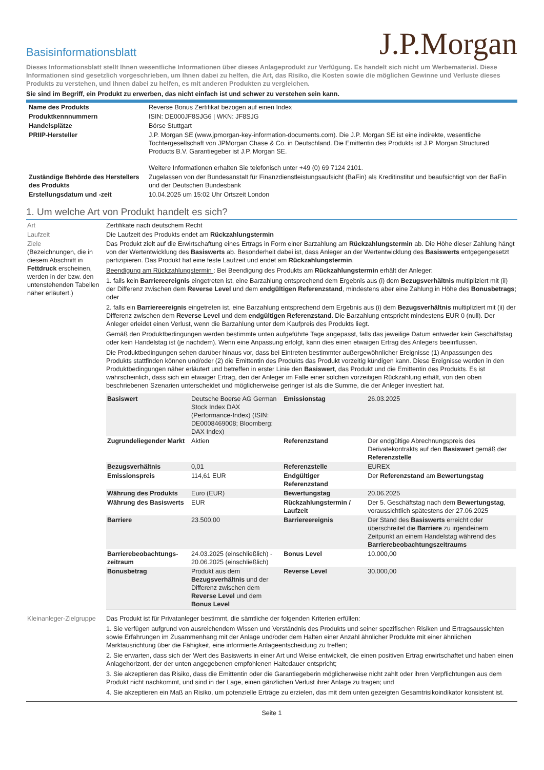Basisinformationsblatt
J.P.Morgan
Dieses Informationsblatt stellt Ihnen wesentliche Informationen über dieses Anlageprodukt zur Verfügung. Es handelt sich nicht um Werbematerial. Diese Informationen sind gesetzlich vorgeschrieben, um Ihnen dabei zu helfen, die Art, das Risiko, die Kosten sowie die möglichen Gewinne und Verluste dieses Produkts zu verstehen, und Ihnen dabei zu helfen, es mit anderen Produkten zu vergleichen.
Sie sind im Begriff, ein Produkt zu erwerben, das nicht einfach ist und schwer zu verstehen sein kann.
| Name des Produkts | Reverse Bonus Zertifikat bezogen auf einen Index |
| Produktkennnummern | ISIN: DE000JF8SJG6 / WKN: JF8SJG |
| Handelsplätze | Börse Stuttgart |
| PRIIP-Hersteller | J.P. Morgan SE (www.jpmorgan-key-information-documents.com). Die J.P. Morgan SE ist eine indirekte, wesentliche Tochtergesellschaft von JPMorgan Chase & Co. in Deutschland. Die Emittentin des Produkts ist J.P. Morgan Structured Products B.V. Garantiegeber ist J.P. Morgan SE. Weitere Informationen erhalten Sie telefonisch unter +49 (0) 69 7124 2101. |
| Zuständige Behörde des Herstellers des Produkts | Zugelassen von der Bundesanstalt für Finanzdienstleistungsaufsicht (BaFin) als Kreditinstitut und beaufsichtigt von der BaFin und der Deutschen Bundesbank |
| Erstellungsdatum und -zeit | 10.04.2025 um 15:02 Uhr Ortszeit London |
1. Um welche Art von Produkt handelt es sich?
| Art | Zertifikate nach deutschem Recht |
| Laufzeit | Die Laufzeit des Produkts endet am Rückzahlungstermin |
| Ziele (Bezeichnungen, die in diesem Abschnitt in Fettdruck erscheinen, werden in der bzw. den untenstehenden Tabellen näher erläutert.) | Das Produkt zielt auf die Erwirtschaftung eines Ertrags in Form einer Barzahlung am Rückzahlungstermin ab. Die Höhe dieser Zahlung hängt von der Wertentwicklung des Basiswerts ab. Besonderheit dabei ist, dass Anleger an der Wertentwicklung des Basiswerts entgegengesetzt partizipieren. Das Produkt hat eine feste Laufzeit und endet am Rückzahlungstermin . Beendigung am Rückzahlungstermin : Bei Beendigung des Produkts am Rückzahlungstermin erhält der Anleger: 1. falls kein Barriereereignis eingetreten ist, eine Barzahlung entsprechend dem Ergebnis aus (i) dem Bezugsverhältnis multipliziert mit (ii) der Differenz zwischen dem Reverse Level und dem endgültigen Referenzstand , mindestens aber eine Zahlung in Höhe des Bonusbetrags ; oder 2. falls ein Barriereereignis eingetreten ist, eine Barzahlung entsprechend dem Ergebnis aus (i) dem Bezugsverhältnis multipliziert mit (ii) der Differenz zwischen dem Reverse Level und dem endgültigen Referenzstand. Die Barzahlung entspricht mindestens EUR 0 (null). Der Anleger erleidet einen Verlust, wenn die Barzahlung unter dem Kaufpreis des Produkts liegt. Gemäß den Produktbedingungen werden bestimmte unten aufgeführte Tage angepasst, falls das jeweilige Datum entweder kein Geschäftstag oder kein Handelstag ist (je nachdem). Wenn eine Anpassung erfolgt, kann dies einen etwaigen Ertrag des Anlegers beeinflussen. Die Produktbedingungen sehen darüber hinaus vor, dass bei Eintreten bestimmter außergewöhnlicher Ereignisse (1) Anpassungen des Produkts stattfinden können und/oder (2) die Emittentin des Produkts das Produkt vorzeitig kündigen kann. Diese Ereignisse werden in den Produktbedingungen näher erläutert und betreffen in erster Linie den Basiswert , das Produkt und die Emittentin des Produkts. Es ist wahrscheinlich, dass sich ein etwaiger Ertrag, den der Anleger im Falle einer solchen vorzeitigen Rückzahlung erhält, von den oben beschriebenen Szenarien unterscheidet und möglicherweise geringer ist als die Summe, die der Anleger investiert hat. / Basiswert / Deutsche Boerse AG German Stock Index DAX (Performance-Index) (ISIN: DE0008469008; Bloomberg: DAX Index) / Emissionstag / 26.03.2025 / / Zugrundeliegender Markt / Aktien / Referenzstand / Der endgültige Abrechnungspreis des Derivatekontrakts auf den Basiswert gemäß der Referenzstelle / / Bezugsverhältnis / 0,01 / Referenzstelle / EUREX / / Emissionspreis / 114,61 EUR / Endgültiger Referenzstand / Der Referenzstand am Bewertungstag / / Währung des Produkts / Euro (EUR) / Bewertungstag / 20.06.2025 / / Währung des Basiswerts / EUR / Rückzahlungstermin / Laufzeit / Der 5. Geschäftstag nach dem Bewertungstag , voraussichtlich spätestens der 27.06.2025 / / Barriere / 23.500,00 / Barriereereignis / Der Stand des Basiswerts erreicht oder überschreitet die Barriere zu irgendeinem Zeitpunkt an einem Handelstag während des Barrierebeobachtungszeitraums / / Barrierebeobachtungs-zeitraum / 24.03.2025 (einschließlich) - 20.06.2025 (einschließlich) / Bonus Level / 10.000,00 / / Bonusbetrag / Produkt aus dem Bezugsverhältnis und der Differenz zwischen dem Reverse Level und dem Bonus Level / Reverse Level / 30.000,00 / |
| Kleinanleger-Zielgruppe | Das Produkt ist für Privatanleger bestimmt, die sämtliche der folgenden Kriterien erfüllen: 1. Sie verfügen aufgrund von ausreichendem Wissen und Verständnis des Produkts und seiner spezifischen Risiken und Ertragsaussichten sowie Erfahrungen im Zusammenhang mit der Anlage und/oder dem Halten einer Anzahl ähnlicher Produkte mit einer ähnlichen Marktausrichtung über die Fähigkeit, eine informierte Anlageentscheidung zu treffen; 2. Sie erwarten, dass sich der Wert des Basiswerts in einer Art und Weise entwickelt, die einen positiven Ertrag erwirtschaftet und haben einen Anlagehorizont, der der unten angegebenen empfohlenen Haltedauer entspricht; 3. Sie akzeptieren das Risiko, dass die Emittentin oder die Garantiegeberin möglicherweise nicht zahlt oder ihren Verpflichtungen aus dem Produkt nicht nachkommt, und sind in der Lage, einen gänzlichen Verlust ihrer Anlage zu tragen; und 4. Sie akzeptieren ein Maß an Risiko, um potenzielle Erträge zu erzielen, das mit dem unten gezeigten Gesamtrisikoindikator konsistent ist. |
Seite 1